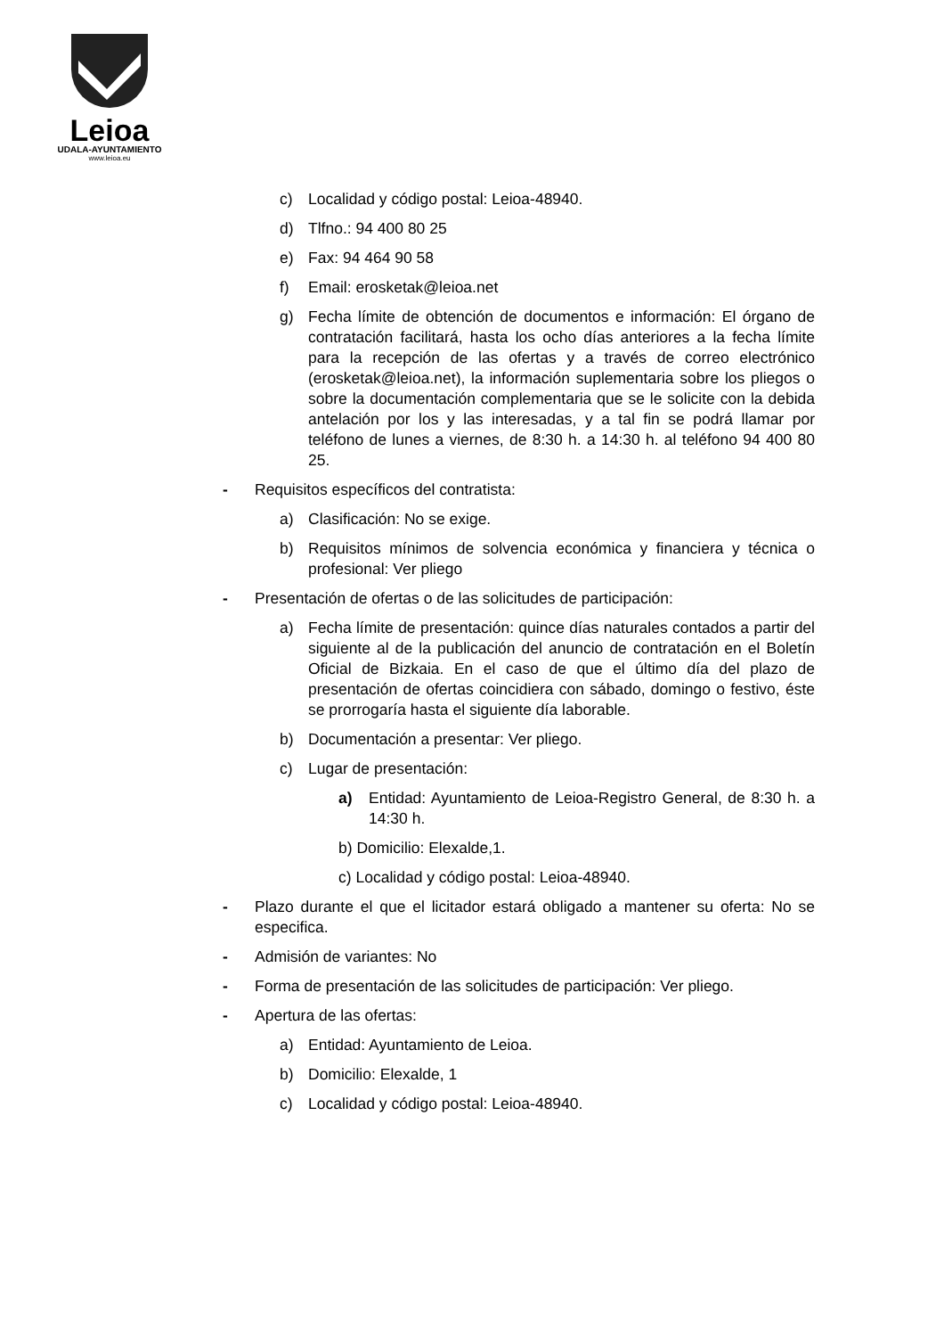Leioa
UDALA-AYUNTAMIENTO
www.leioa.eu
c) Localidad y código postal: Leioa-48940.
d) Tlfno.: 94 400 80 25
e) Fax: 94 464 90 58
f) Email: erosketak@leioa.net
g) Fecha límite de obtención de documentos e información: El órgano de contratación facilitará, hasta los ocho días anteriores a la fecha límite para la recepción de las ofertas y a través de correo electrónico (erosketak@leioa.net), la información suplementaria sobre los pliegos o sobre la documentación complementaria que se le solicite con la debida antelación por los y las interesadas, y a tal fin se podrá llamar por teléfono de lunes a viernes, de 8:30 h. a 14:30 h. al teléfono 94 400 80 25.
- Requisitos específicos del contratista:
a) Clasificación: No se exige.
b) Requisitos mínimos de solvencia económica y financiera y técnica o profesional: Ver pliego
- Presentación de ofertas o de las solicitudes de participación:
a) Fecha límite de presentación: quince días naturales contados a partir del siguiente al de la publicación del anuncio de contratación en el Boletín Oficial de Bizkaia. En el caso de que el último día del plazo de presentación de ofertas coincidiera con sábado, domingo o festivo, éste se prorrogaría hasta el siguiente día laborable.
b) Documentación a presentar: Ver pliego.
c) Lugar de presentación:
a) Entidad: Ayuntamiento de Leioa-Registro General, de 8:30 h. a 14:30 h.
b) Domicilio: Elexalde,1.
c) Localidad y código postal: Leioa-48940.
- Plazo durante el que el licitador estará obligado a mantener su oferta: No se especifica.
- Admisión de variantes: No
- Forma de presentación de las solicitudes de participación: Ver pliego.
- Apertura de las ofertas:
a) Entidad: Ayuntamiento de Leioa.
b) Domicilio: Elexalde, 1
c) Localidad y código postal: Leioa-48940.